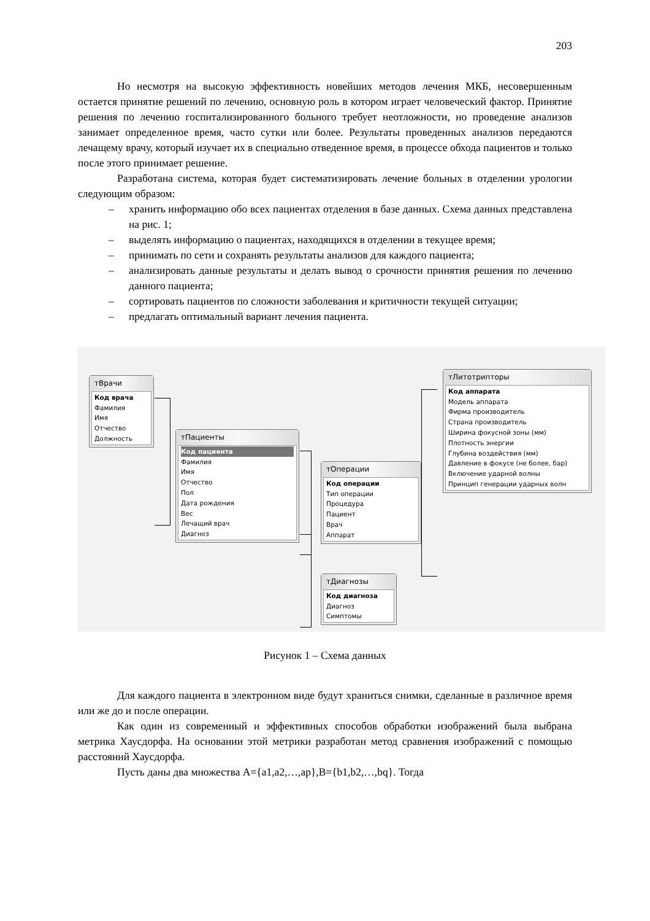203
Но несмотря на высокую эффективность новейших методов лечения МКБ, несовершенным остается принятие решений по лечению, основную роль в котором играет человеческий фактор. Принятие решения по лечению госпитализированного больного требует неотложности, но проведение анализов занимает определенное время, часто сутки или более. Результаты проведенных анализов передаются лечащему врачу, который изучает их в специально отведенное время, в процессе обхода пациентов и только после этого принимает решение.
Разработана система, которая будет систематизировать лечение больных в отделении урологии следующим образом:
– хранить информацию обо всех пациентах отделения в базе данных. Схема данных представлена на рис. 1;
– выделять информацию о пациентах, находящихся в отделении в текущее время;
– принимать по сети и сохранять результаты анализов для каждого пациента;
– анализировать данные результаты и делать вывод о срочности принятия решения по лечению данного пациента;
– сортировать пациентов по сложности заболевания и критичности текущей ситуации;
– предлагать оптимальный вариант лечения пациента.
тВрачи
Код врача
Фамилия
Имя
Отчество
Должность
тПациенты
Код пациента
Фамилия
Имя
Отчество
Пол
Дата рождения
Вес
Лечащий врач
Диагноз
тОперации
Код операции
Тип операции
Процедура
Пациент
Врач
Аппарат
тЛитотрипторы
Код аппарата
Модель аппарата
Фирма производитель
Страна производитель
Ширина фокусной зоны (мм)
Плотность энергии
Глубина воздействия (мм)
Давление в фокусе (не более, бар)
Включение ударной волны
Принцип генерации ударных волн
тДиагнозы
Код диагноза
Диагноз
Симптомы
Рисунок 1 – Схема данных
Для каждого пациента в электронном виде будут храниться снимки, сделанные в различное время или же до и после операции.
Как один из современный и эффективных способов обработки изображений была выбрана метрика Хаусдорфа. На основании этой метрики разработан метод сравнения изображений с помощью расстояний Хаусдорфа.
Пусть даны два множества A={a1,a2,…,ap},B={b1,b2,…,bq}. Тогда